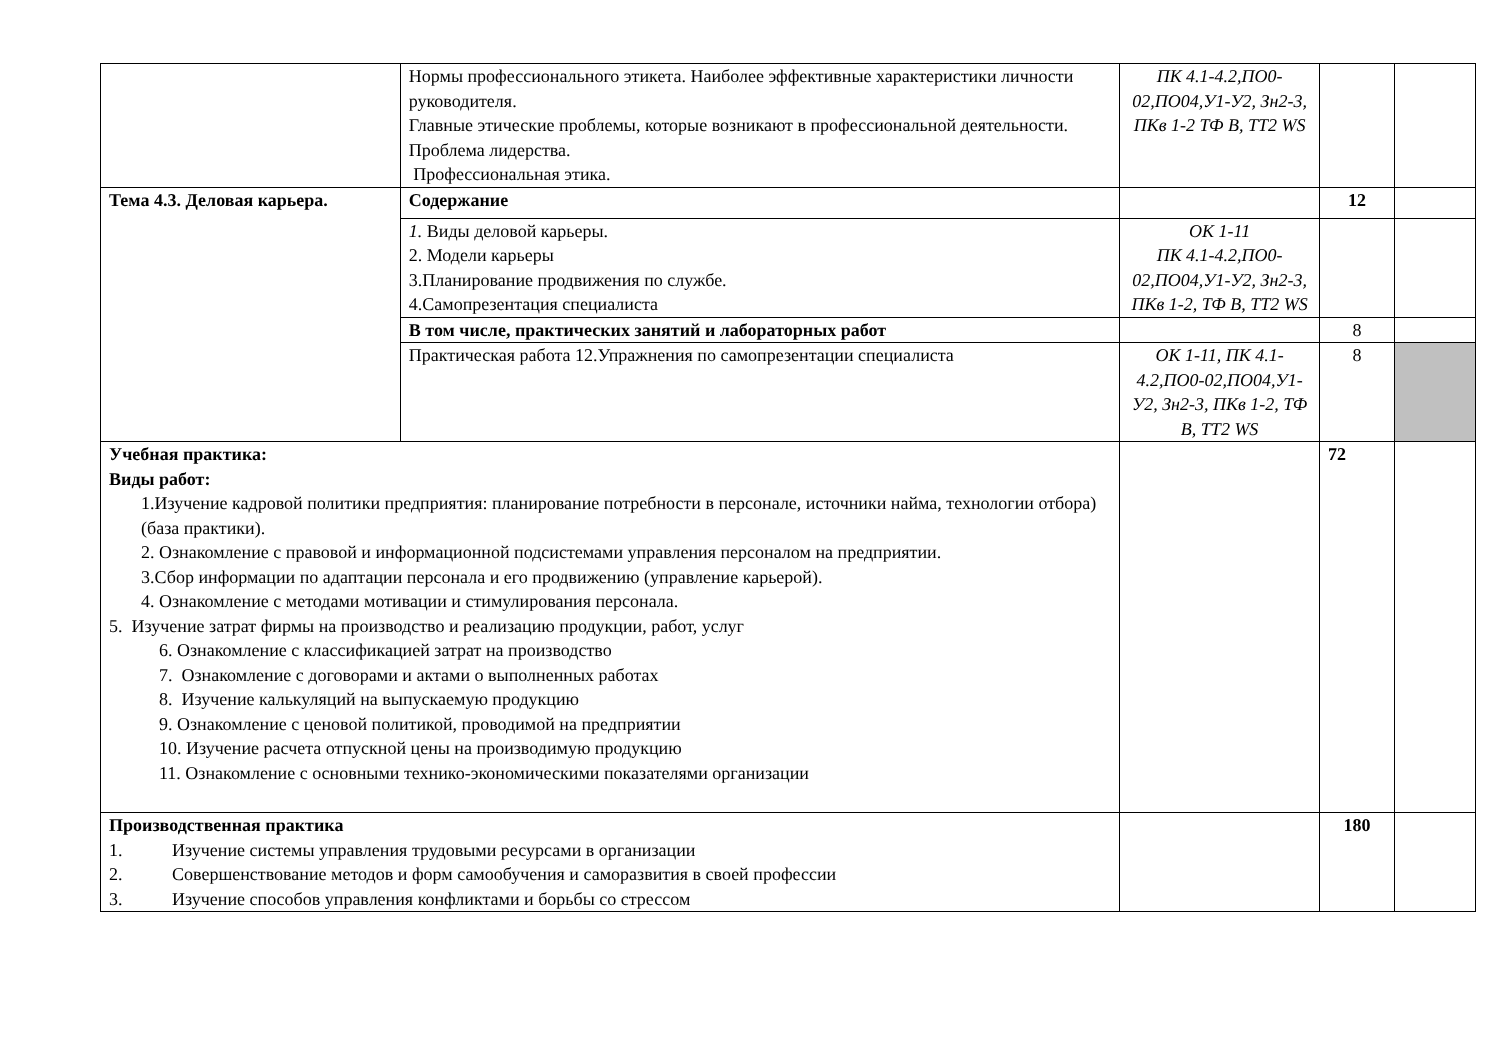| | Нормы профессионального этикета. Наиболее эффективные характеристики личности руководителя. Главные этические проблемы, которые возникают в профессиональной деятельности. Проблема лидерства. Профессиональная этика. | ПК 4.1-4.2,ПО0-02,ПО04,У1-У2, Зн2-3, ПКв 1-2 ТФ В, ТТ2 WS | | |
| Тема 4.3. Деловая карьера. | Содержание | | 12 | |
| | 1. Виды деловой карьеры. 2. Модели карьеры 3.Планирование продвижения по службе. 4.Самопрезентация специалиста | ОК 1-11 ПК 4.1-4.2,ПО0-02,ПО04,У1-У2, Зн2-3, ПКв 1-2, ТФ В, ТТ2 WS | | |
| | В том числе, практических занятий и лабораторных работ | | 8 | |
| | Практическая работа 12.Упражнения по самопрезентации специалиста | ОК 1-11, ПК 4.1-4.2,ПО0-02,ПО04,У1-У2, Зн2-3, ПКв 1-2, ТФ В, ТТ2 WS | 8 | |
| Учебная практика: Виды работ: 1.Изучение кадровой политики предприятия: планирование потребности в персонале, источники найма, технологии отбора) (база практики). 2. Ознакомление с правовой и информационной подсистемами управления персоналом на предприятии. 3.Сбор информации по адаптации персонала и его продвижению (управление карьерой). 4. Ознакомление с методами мотивации и стимулирования персонала. 5. Изучение затрат фирмы на производство и реализацию продукции, работ, услуг 6. Ознакомление с классификацией затрат на производство 7. Ознакомление с договорами и актами о выполненных работах 8. Изучение калькуляций на выпускаемую продукцию 9. Ознакомление с ценовой политикой, проводимой на предприятии 10. Изучение расчета отпускной цены на производимую продукцию 11. Ознакомление с основными технико-экономическими показателями организации | | | 72 | |
| Производственная практика 1. Изучение системы управления трудовыми ресурсами в организации 2. Совершенствование методов и форм самообучения и саморазвития в своей профессии 3. Изучение способов управления конфликтами и борьбы со стрессом | | | 180 | |